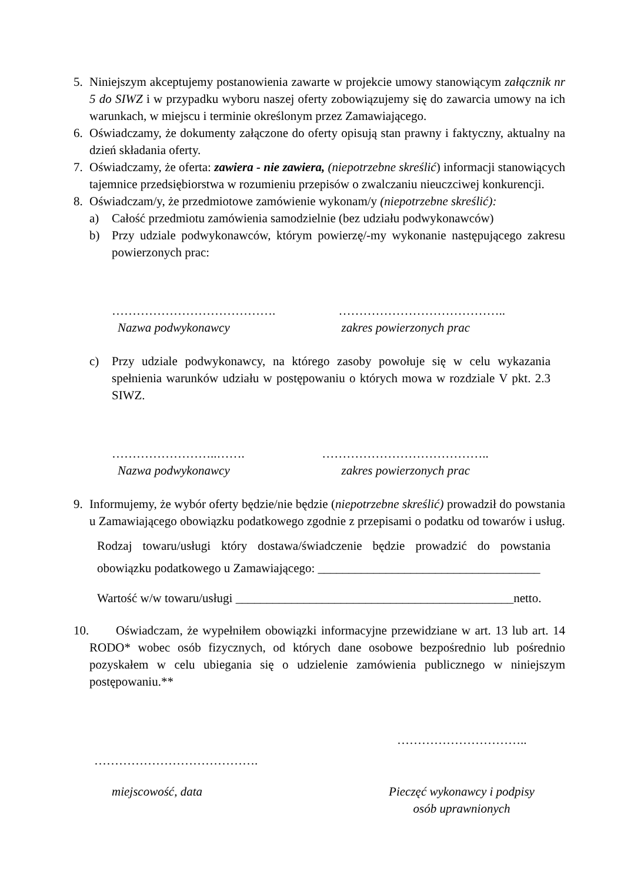5. Niniejszym akceptujemy postanowienia zawarte w projekcie umowy stanowiącym załącznik nr 5 do SIWZ i w przypadku wyboru naszej oferty zobowiązujemy się do zawarcia umowy na ich warunkach, w miejscu i terminie określonym przez Zamawiającego.
6. Oświadczamy, że dokumenty załączone do oferty opisują stan prawny i faktyczny, aktualny na dzień składania oferty.
7. Oświadczamy, że oferta: zawiera - nie zawiera, (niepotrzebne skreślić) informacji stanowiących tajemnice przedsiębiorstwa w rozumieniu przepisów o zwalczaniu nieuczciwej konkurencji.
8. Oświadczam/y, że przedmiotowe zamówienie wykonam/y (niepotrzebne skreślić):
a) Całość przedmiotu zamówienia samodzielnie (bez udziału podwykonawców)
b) Przy udziale podwykonawców, którym powierzę/-my wykonanie następującego zakresu powierzonych prac:
…………………………………. …………………………………..
Nazwa podwykonawcy zakres powierzonych prac
c) Przy udziale podwykonawcy, na którego zasoby powołuje się w celu wykazania spełnienia warunków udziału w postępowaniu o których mowa w rozdziale V pkt. 2.3 SIWZ.
……………………..……. …………………………………..
Nazwa podwykonawcy zakres powierzonych prac
9. Informujemy, że wybór oferty będzie/nie będzie (niepotrzebne skreślić) prowadził do powstania u Zamawiającego obowiązku podatkowego zgodnie z przepisami o podatku od towarów i usług.
Rodzaj towaru/usługi który dostawa/świadczenie będzie prowadzić do powstania obowiązku podatkowego u Zamawiającego: ____________________________________
Wartość w/w towaru/usługi _____________________________________________netto.
10.
Oświadczam, że wypełniłem obowiązki informacyjne przewidziane w art. 13 lub art. 14 RODO* wobec osób fizycznych, od których dane osobowe bezpośrednio lub pośrednio pozyskałem w celu ubiegania się o udzielenie zamówienia publicznego w niniejszym postępowaniu.**
…………………………..
………………………………….
miejscowość, data Pieczęć wykonawcy i podpisy osób uprawnionych